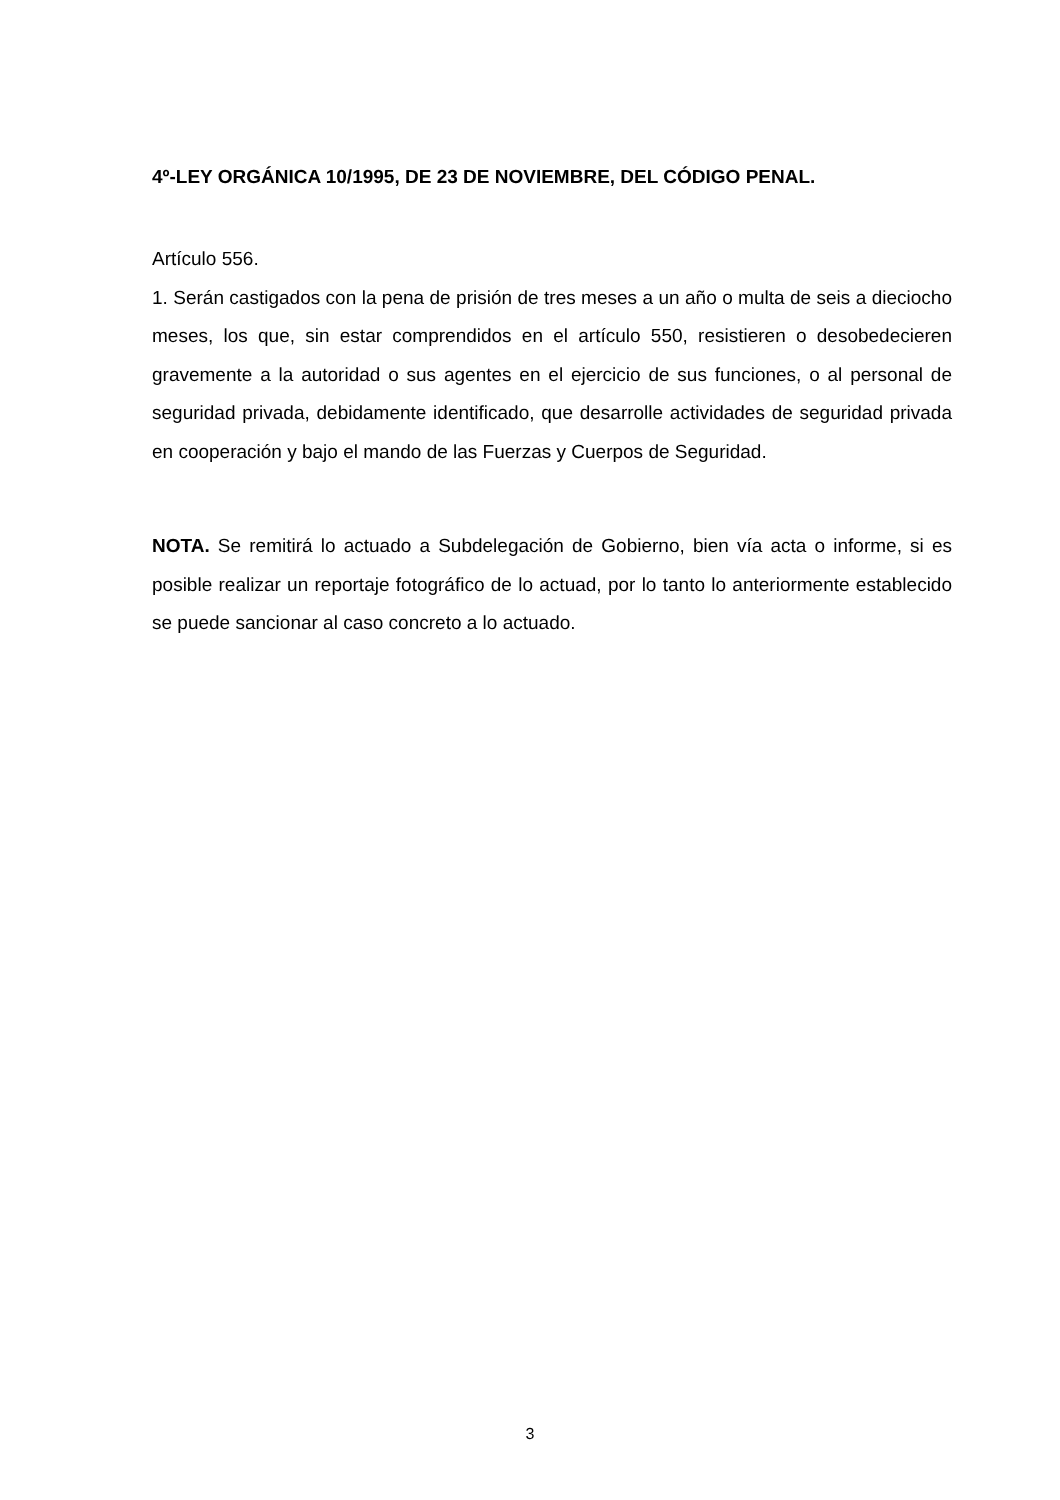4º-LEY ORGÁNICA 10/1995, DE 23 DE NOVIEMBRE, DEL CÓDIGO PENAL.
Artículo 556.
1. Serán castigados con la pena de prisión de tres meses a un año o multa de seis a dieciocho meses, los que, sin estar comprendidos en el artículo 550, resistieren o desobedecieren gravemente a la autoridad o sus agentes en el ejercicio de sus funciones, o al personal de seguridad privada, debidamente identificado, que desarrolle actividades de seguridad privada en cooperación y bajo el mando de las Fuerzas y Cuerpos de Seguridad.
NOTA. Se remitirá lo actuado a Subdelegación de Gobierno, bien vía acta o informe, si es posible realizar un reportaje fotográfico de lo actuad, por lo tanto lo anteriormente establecido se puede sancionar al caso concreto a lo actuado.
3